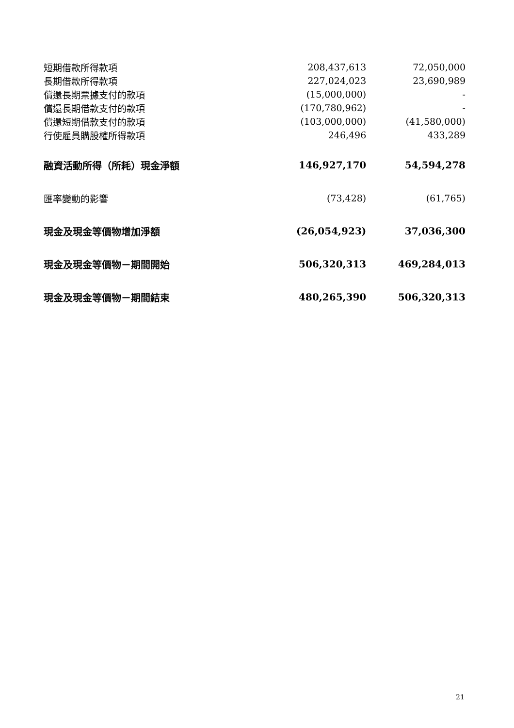| 短期借款所得款項 | 208,437,613 | 72,050,000 |
| 長期借款所得款項 | 227,024,023 | 23,690,989 |
| 償還長期票據支付的款項 | (15,000,000) | - |
| 償還長期借款支付的款項 | (170,780,962) | - |
| 償還短期借款支付的款項 | (103,000,000) | (41,580,000) |
| 行使雇員購股權所得款項 | 246,496 | 433,289 |
| 融資活動所得（所耗）現金淨額 | 146,927,170 | 54,594,278 |
| 匯率變動的影響 | (73,428) | (61,765) |
| 現金及現金等價物增加淨額 | (26,054,923) | 37,036,300 |
| 現金及現金等價物－期間開始 | 506,320,313 | 469,284,013 |
| 現金及現金等價物－期間結束 | 480,265,390 | 506,320,313 |
21